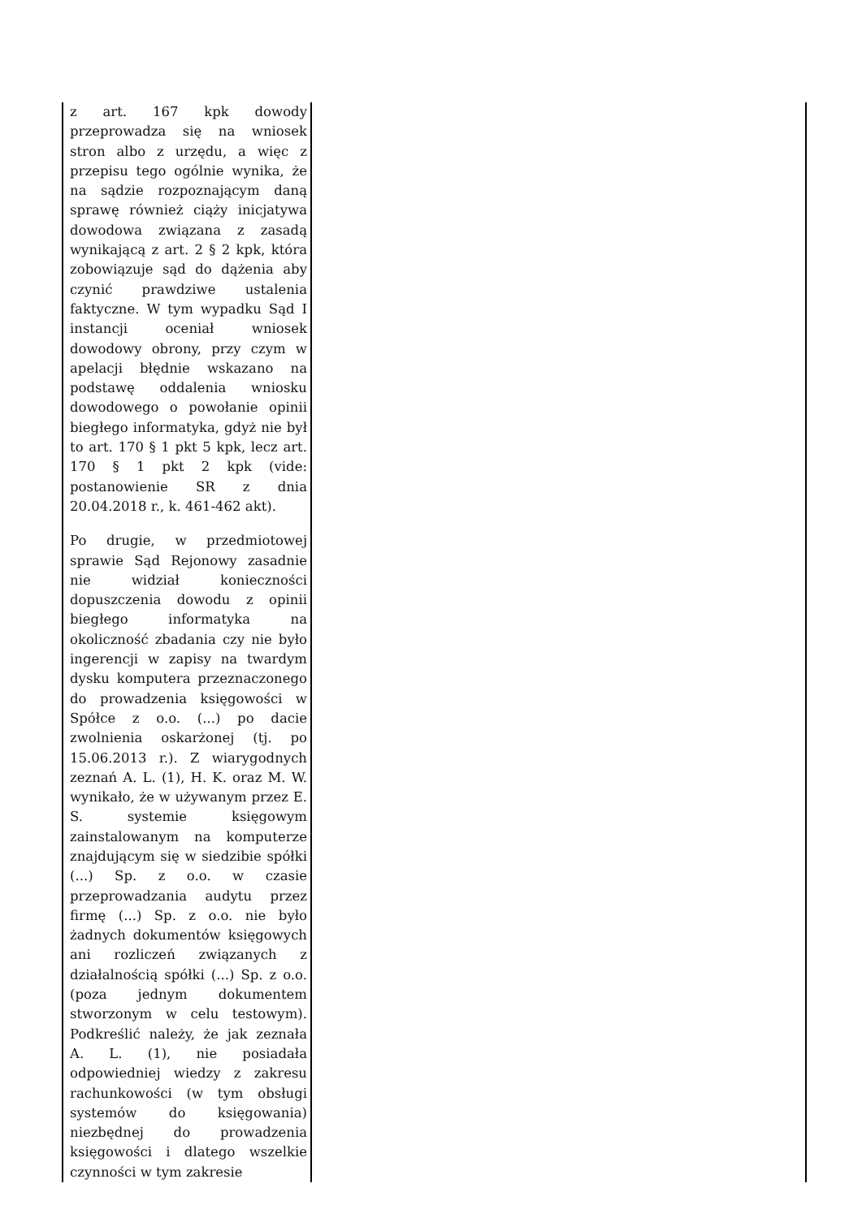| z art. 167 kpk dowody przeprowadza się na wniosek stron albo z urzędu, a więc z przepisu tego ogólnie wynika, że na sądzie rozpoznającym daną sprawę również ciąży inicjatywa dowodowa związana z zasadą wynikającą z art. 2 § 2 kpk, która zobowiązuje sąd do dążenia aby czynić prawdziwe ustalenia faktyczne. W tym wypadku Sąd I instancji oceniał wniosek dowodowy obrony, przy czym w apelacji błędnie wskazano na podstawę oddalenia wniosku dowodowego o powołanie opinii biegłego informatyka, gdyż nie był to art. 170 § 1 pkt 5 kpk, lecz art. 170 § 1 pkt 2 kpk (vide: postanowienie SR z dnia 20.04.2018 r., k. 461-462 akt). Po drugie, w przedmiotowej sprawie Sąd Rejonowy zasadnie nie widział konieczności dopuszczenia dowodu z opinii biegłego informatyka na okoliczność zbadania czy nie było ingerencji w zapisy na twardym dysku komputera przeznaczonego do prowadzenia księgowości w Spółce z o.o. (...) po dacie zwolnienia oskarżonej (tj. po 15.06.2013 r.). Z wiarygodnych zeznań A. L. (1), H. K. oraz M. W. wynikało, że w używanym przez E. S. systemie księgowym zainstalowanym na komputerze znajdującym się w siedzibie spółki (...) Sp. z o.o. w czasie przeprowadzania audytu przez firmę (...) Sp. z o.o. nie było żadnych dokumentów księgowych ani rozliczeń związanych z działalnością spółki (...) Sp. z o.o. (poza jednym dokumentem stworzonym w celu testowym). Podkreślić należy, że jak zeznała A. L. (1), nie posiadała odpowiedniej wiedzy z zakresu rachunkowości (w tym obsługi systemów do księgowania) niezbędnej do prowadzenia księgowości i dlatego wszelkie czynności w tym zakresie | |